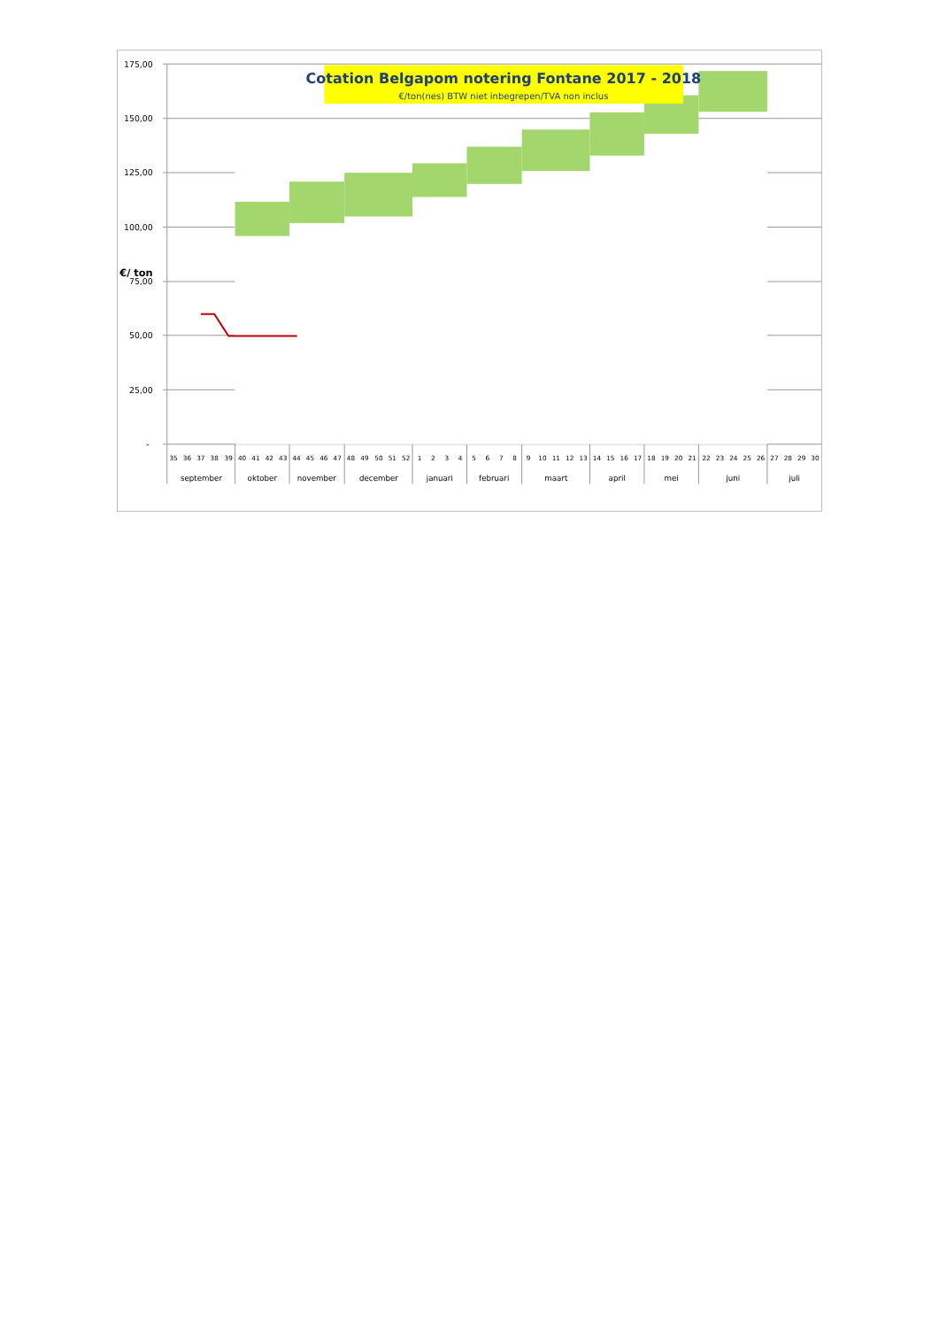Cotation Belgapom notering Fontane 2017 - 2018
€/ton(nes) BTW niet inbegrepen/TVA non inclus
175,00
150,00
125,00
100,00
75,00
50,00
25,00
-
€/ ton
35
36
37
38
39
40
41
42
43
44
45
46
47
48
49
50
51
52
1
2
3
4
5
6
7
8
9
10
11
12
13
14
15
16
17
18
19
20
21
22
23
24
25
26
27
28
29
30
september
oktober
november
december
januari
februari
maart
april
mei
juni
juli